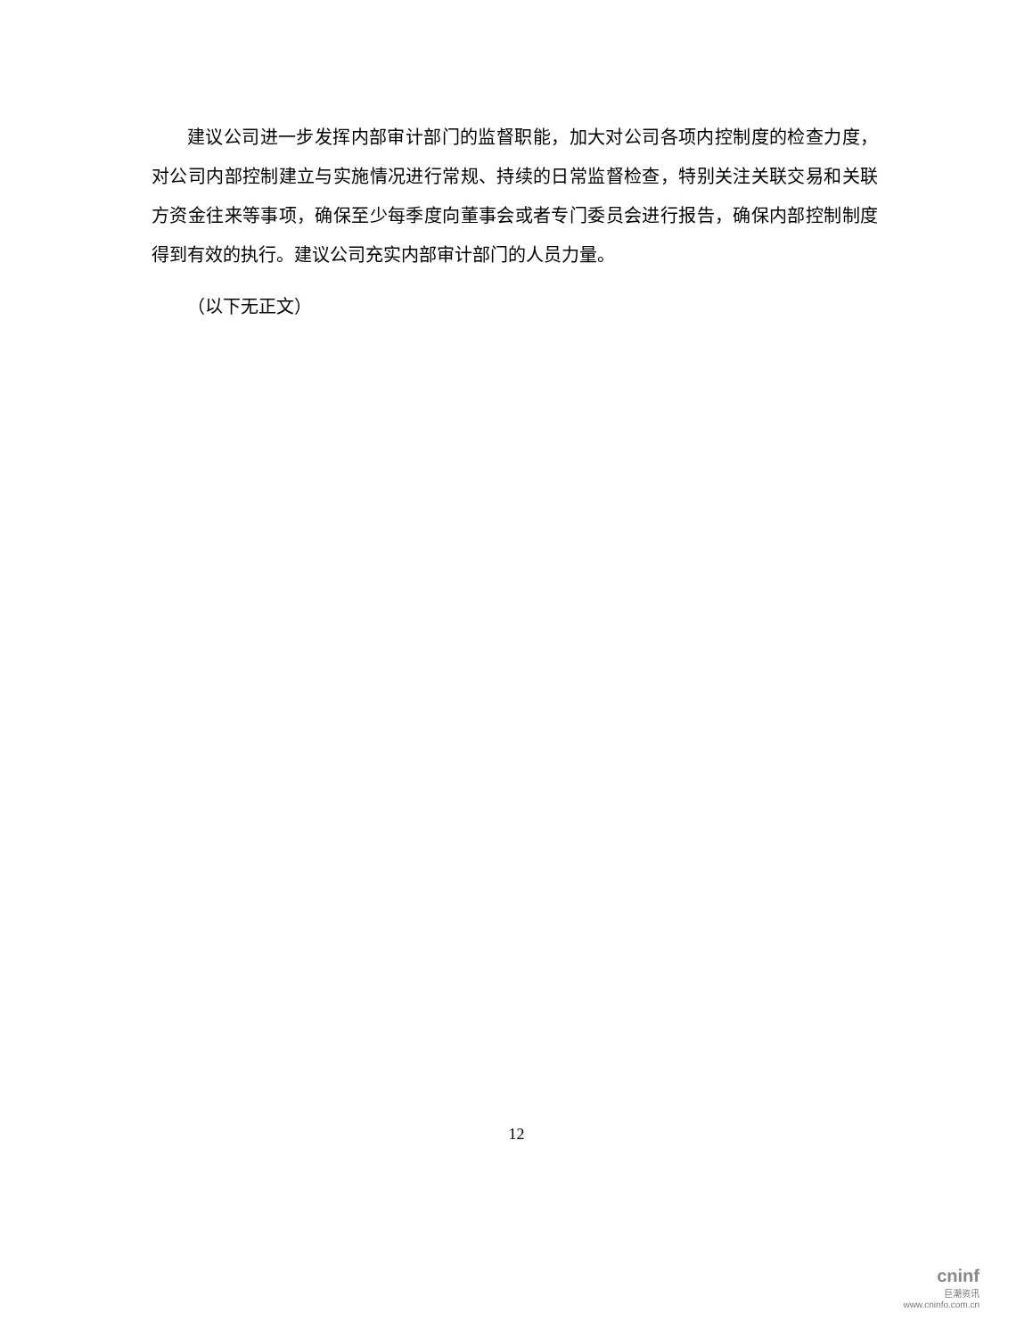建议公司进一步发挥内部审计部门的监督职能，加大对公司各项内控制度的检查力度，对公司内部控制建立与实施情况进行常规、持续的日常监督检查，特别关注关联交易和关联方资金往来等事项，确保至少每季度向董事会或者专门委员会进行报告，确保内部控制制度得到有效的执行。建议公司充实内部审计部门的人员力量。
（以下无正文）
12
cninf
巨潮资讯
www.cninfo.com.cn